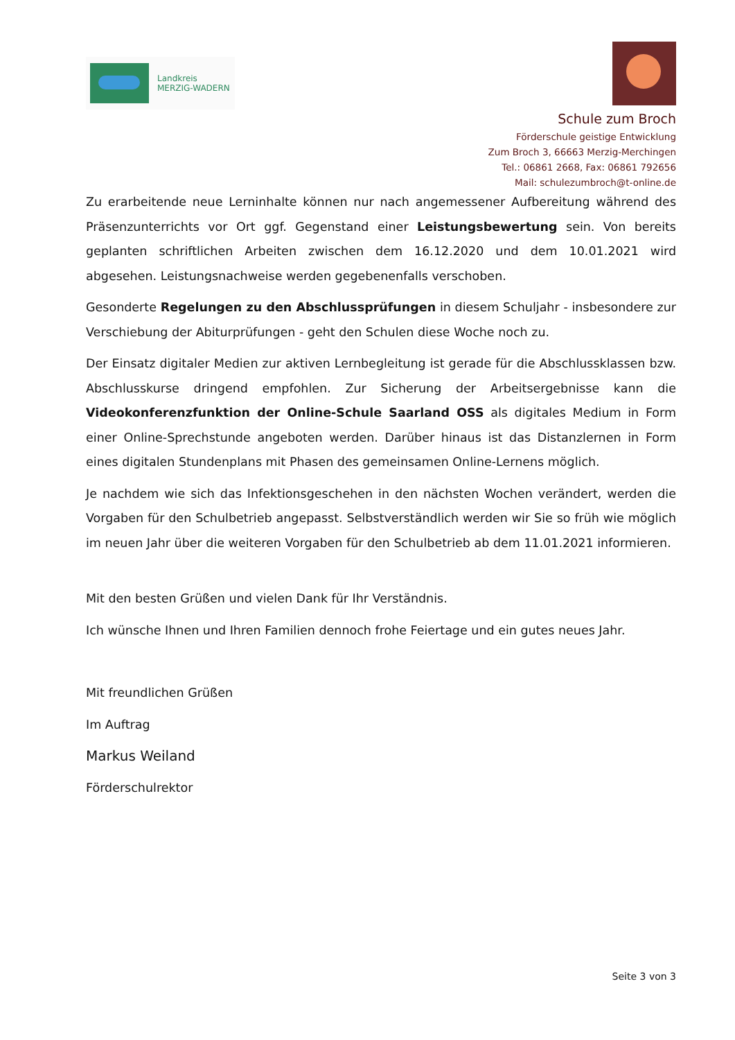Landkreis
MERZIG-WADERN
Schule zum Broch
Förderschule geistige Entwicklung
Zum Broch 3, 66663 Merzig-Merchingen
Tel.: 06861 2668, Fax: 06861 792656
Mail: schulezumbroch@t-online.de
Zu erarbeitende neue Lerninhalte können nur nach angemessener Aufbereitung während des Präsenzunterrichts vor Ort ggf. Gegenstand einer Leistungsbewertung sein. Von bereits geplanten schriftlichen Arbeiten zwischen dem 16.12.2020 und dem 10.01.2021 wird abgesehen. Leistungsnachweise werden gegebenenfalls verschoben.
Gesonderte Regelungen zu den Abschlussprüfungen in diesem Schuljahr - insbesondere zur Verschiebung der Abiturprüfungen - geht den Schulen diese Woche noch zu.
Der Einsatz digitaler Medien zur aktiven Lernbegleitung ist gerade für die Abschlussklassen bzw. Abschlusskurse dringend empfohlen. Zur Sicherung der Arbeitsergebnisse kann die Videokonferenzfunktion der Online-Schule Saarland OSS als digitales Medium in Form einer Online-Sprechstunde angeboten werden. Darüber hinaus ist das Distanzlernen in Form eines digitalen Stundenplans mit Phasen des gemeinsamen Online-Lernens möglich.
Je nachdem wie sich das Infektionsgeschehen in den nächsten Wochen verändert, werden die Vorgaben für den Schulbetrieb angepasst. Selbstverständlich werden wir Sie so früh wie möglich im neuen Jahr über die weiteren Vorgaben für den Schulbetrieb ab dem 11.01.2021 informieren.
Mit den besten Grüßen und vielen Dank für Ihr Verständnis.
Ich wünsche Ihnen und Ihren Familien dennoch frohe Feiertage und ein gutes neues Jahr.
Mit freundlichen Grüßen
Im Auftrag
Markus Weiland
Förderschulrektor
Seite 3 von 3